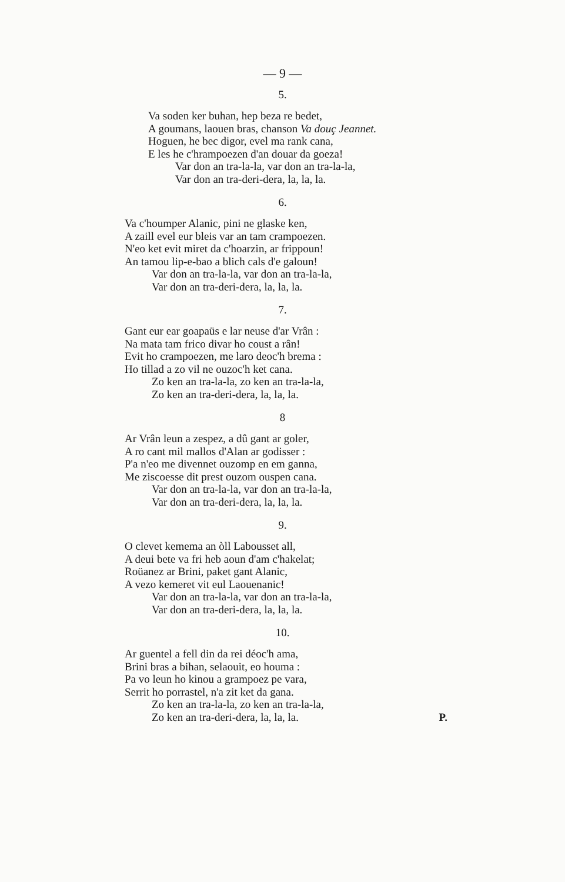— 9 —
5.
Va soden ker buhan, hep beza re bedet,
A goumans, laouen bras, chanson Va douç Jeannet.
Hoguen, he bec digor, evel ma rank cana,
E les he c'hrampoezen d'an douar da goeza!
Var don an tra-la-la, var don an tra-la-la,
Var don an tra-deri-dera, la, la, la.
6.
Va c'houmper Alanic, pini ne glaske ken,
A zaill evel eur bleis var an tam crampoezen.
N'eo ket evit miret da c'hoarzin, ar frippoun!
An tamou lip-e-bao a blich cals d'e galoun!
Var don an tra-la-la, var don an tra-la-la,
Var don an tra-deri-dera, la, la, la.
7.
Gant eur ear goapaüs e lar neuse d'ar Vrân :
Na mata tam frico divar ho coust a rân!
Evit ho crampoezen, me laro deoc'h brema :
Ho tillad a zo vil ne ouzoc'h ket cana.
Zo ken an tra-la-la, zo ken an tra-la-la,
Zo ken an tra-deri-dera, la, la, la.
8
Ar Vrân leun a zespez, a dû gant ar goler,
A ro cant mil mallos d'Alan ar godisser :
P'a n'eo me divennet ouzomp en em ganna,
Me ziscoesse dit prest ouzom ouspen cana.
Var don an tra-la-la, var don an tra-la-la,
Var don an tra-deri-dera, la, la, la.
9.
O clevet kemema an òll Labousset all,
A deui bete va fri heb aoun d'am c'hakelat;
Roüanez ar Brini, paket gant Alanic,
A vezo kemeret vit eul Laouenanic!
Var don an tra-la-la, var don an tra-la-la,
Var don an tra-deri-dera, la, la, la.
10.
Ar guentel a fell din da rei déoc'h ama,
Brini bras a bihan, selaouit, eo houma :
Pa vo leun ho kinou a grampoez pe vara,
Serrit ho porrastel, n'a zit ket da gana.
Zo ken an tra-la-la, zo ken an tra-la-la,
Zo ken an tra-deri-dera, la, la, la. P.